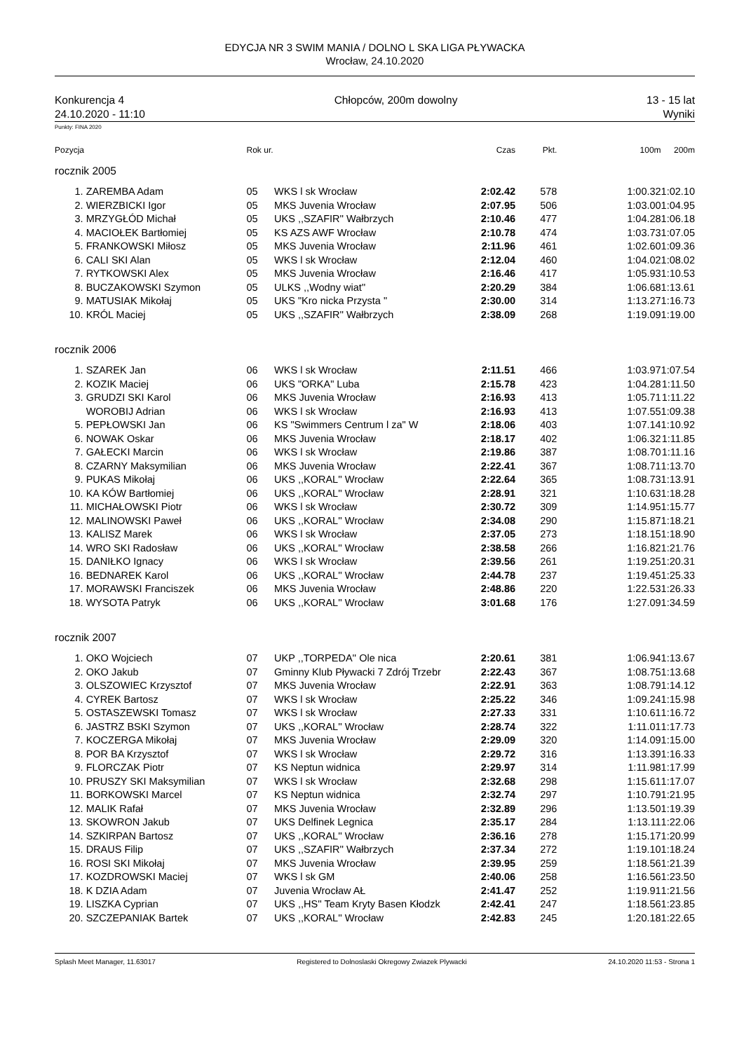EDYCJA NR 3 SWIM MANIA / DOLNO L SKA LIGA PŁYWACKA
Wrocław, 24.10.2020
Konkurencja 4
24.10.2020 - 11:10
Chłopców, 200m dowolny 13 - 15 lat
Wyniki
Punkty: FINA 2020
| Pozycja | | Rok ur. | | Czas | Pkt. | 100m | 200m |
| --- | --- | --- | --- | --- | --- | --- | --- |
| rocznik 2005 | | | | | | | |
| 1. | ZAREMBA Adam | 05 | WKS l sk Wrocław | 2:02.42 | 578 | 1:00.32 | 1:02.10 |
| 2. | WIERZBICKI Igor | 05 | MKS Juvenia Wrocław | 2:07.95 | 506 | 1:03.00 | 1:04.95 |
| 3. | MRZYGŁÓD Michał | 05 | UKS ,,SZAFIR'' Wałbrzych | 2:10.46 | 477 | 1:04.28 | 1:06.18 |
| 4. | MACIOŁEK Bartłomiej | 05 | KS AZS AWF Wrocław | 2:10.78 | 474 | 1:03.73 | 1:07.05 |
| 5. | FRANKOWSKI Miłosz | 05 | MKS Juvenia Wrocław | 2:11.96 | 461 | 1:02.60 | 1:09.36 |
| 6. | CALI SKI Alan | 05 | WKS l sk Wrocław | 2:12.04 | 460 | 1:04.02 | 1:08.02 |
| 7. | RYTKOWSKI Alex | 05 | MKS Juvenia Wrocław | 2:16.46 | 417 | 1:05.93 | 1:10.53 |
| 8. | BUCZAKOWSKI Szymon | 05 | ULKS ,,Wodny wiat'' | 2:20.29 | 384 | 1:06.68 | 1:13.61 |
| 9. | MATUSIAK Mikołaj | 05 | UKS "Kro nicka Przysta " | 2:30.00 | 314 | 1:13.27 | 1:16.73 |
| 10. | KRÓL Maciej | 05 | UKS ,,SZAFIR'' Wałbrzych | 2:38.09 | 268 | 1:19.09 | 1:19.00 |
| rocznik 2006 | | | | | | | |
| 1. | SZAREK Jan | 06 | WKS l sk Wrocław | 2:11.51 | 466 | 1:03.97 | 1:07.54 |
| 2. | KOZIK Maciej | 06 | UKS "ORKA" Luba | 2:15.78 | 423 | 1:04.28 | 1:11.50 |
| 3. | GRUDZI SKI Karol | 06 | MKS Juvenia Wrocław | 2:16.93 | 413 | 1:05.71 | 1:11.22 |
| | WOROBIJ Adrian | 06 | WKS l sk Wrocław | 2:16.93 | 413 | 1:07.55 | 1:09.38 |
| 5. | PEPŁOWSKI Jan | 06 | KS "Swimmers Centrum l za" W | 2:18.06 | 403 | 1:07.14 | 1:10.92 |
| 6. | NOWAK Oskar | 06 | MKS Juvenia Wrocław | 2:18.17 | 402 | 1:06.32 | 1:11.85 |
| 7. | GAŁECKI Marcin | 06 | WKS l sk Wrocław | 2:19.86 | 387 | 1:08.70 | 1:11.16 |
| 8. | CZARNY Maksymilian | 06 | MKS Juvenia Wrocław | 2:22.41 | 367 | 1:08.71 | 1:13.70 |
| 9. | PUKAS Mikołaj | 06 | UKS ,,KORAL'' Wrocław | 2:22.64 | 365 | 1:08.73 | 1:13.91 |
| 10. | KA KÓW Bartłomiej | 06 | UKS ,,KORAL'' Wrocław | 2:28.91 | 321 | 1:10.63 | 1:18.28 |
| 11. | MICHAŁOWSKI Piotr | 06 | WKS l sk Wrocław | 2:30.72 | 309 | 1:14.95 | 1:15.77 |
| 12. | MALINOWSKI Paweł | 06 | UKS ,,KORAL'' Wrocław | 2:34.08 | 290 | 1:15.87 | 1:18.21 |
| 13. | KALISZ Marek | 06 | WKS l sk Wrocław | 2:37.05 | 273 | 1:18.15 | 1:18.90 |
| 14. | WRO SKI Radosław | 06 | UKS ,,KORAL'' Wrocław | 2:38.58 | 266 | 1:16.82 | 1:21.76 |
| 15. | DANIŁKO Ignacy | 06 | WKS l sk Wrocław | 2:39.56 | 261 | 1:19.25 | 1:20.31 |
| 16. | BEDNAREK Karol | 06 | UKS ,,KORAL'' Wrocław | 2:44.78 | 237 | 1:19.45 | 1:25.33 |
| 17. | MORAWSKI Franciszek | 06 | MKS Juvenia Wrocław | 2:48.86 | 220 | 1:22.53 | 1:26.33 |
| 18. | WYSOTA Patryk | 06 | UKS ,,KORAL'' Wrocław | 3:01.68 | 176 | 1:27.09 | 1:34.59 |
| rocznik 2007 | | | | | | | |
| 1. | OKO Wojciech | 07 | UKP ,,TORPEDA'' Ole nica | 2:20.61 | 381 | 1:06.94 | 1:13.67 |
| 2. | OKO Jakub | 07 | Gminny Klub Pływacki 7 Zdrój Trzebr | 2:22.43 | 367 | 1:08.75 | 1:13.68 |
| 3. | OLSZOWIEC Krzysztof | 07 | MKS Juvenia Wrocław | 2:22.91 | 363 | 1:08.79 | 1:14.12 |
| 4. | CYREK Bartosz | 07 | WKS l sk Wrocław | 2:25.22 | 346 | 1:09.24 | 1:15.98 |
| 5. | OSTASZEWSKI Tomasz | 07 | WKS l sk Wrocław | 2:27.33 | 331 | 1:10.61 | 1:16.72 |
| 6. | JASTRZ BSKI Szymon | 07 | UKS ,,KORAL'' Wrocław | 2:28.74 | 322 | 1:11.01 | 1:17.73 |
| 7. | KOCZERGA Mikołaj | 07 | MKS Juvenia Wrocław | 2:29.09 | 320 | 1:14.09 | 1:15.00 |
| 8. | POR BA Krzysztof | 07 | WKS l sk Wrocław | 2:29.72 | 316 | 1:13.39 | 1:16.33 |
| 9. | FLORCZAK Piotr | 07 | KS Neptun widnica | 2:29.97 | 314 | 1:11.98 | 1:17.99 |
| 10. | PRUSZY SKI Maksymilian | 07 | WKS l sk Wrocław | 2:32.68 | 298 | 1:15.61 | 1:17.07 |
| 11. | BORKOWSKI Marcel | 07 | KS Neptun widnica | 2:32.74 | 297 | 1:10.79 | 1:21.95 |
| 12. | MALIK Rafał | 07 | MKS Juvenia Wrocław | 2:32.89 | 296 | 1:13.50 | 1:19.39 |
| 13. | SKOWRON Jakub | 07 | UKS Delfinek Legnica | 2:35.17 | 284 | 1:13.11 | 1:22.06 |
| 14. | SZKIRPAN Bartosz | 07 | UKS ,,KORAL'' Wrocław | 2:36.16 | 278 | 1:15.17 | 1:20.99 |
| 15. | DRAUS Filip | 07 | UKS ,,SZAFIR'' Wałbrzych | 2:37.34 | 272 | 1:19.10 | 1:18.24 |
| 16. | ROSI SKI Mikołaj | 07 | MKS Juvenia Wrocław | 2:39.95 | 259 | 1:18.56 | 1:21.39 |
| 17. | KOZDROWSKI Maciej | 07 | WKS l sk GM | 2:40.06 | 258 | 1:16.56 | 1:23.50 |
| 18. | K DZIA Adam | 07 | Juvenia Wrocław AŁ | 2:41.47 | 252 | 1:19.91 | 1:21.56 |
| 19. | LISZKA Cyprian | 07 | UKS ,,HS'' Team Kryty Basen Kłodzk | 2:42.41 | 247 | 1:18.56 | 1:23.85 |
| 20. | SZCZEPANIAK Bartek | 07 | UKS ,,KORAL'' Wrocław | 2:42.83 | 245 | 1:20.18 | 1:22.65 |
Splash Meet Manager, 11.63017 Registered to Dolnoslaski Okregowy Zwiazek Plywacki 24.10.2020 11:53 - Strona 1